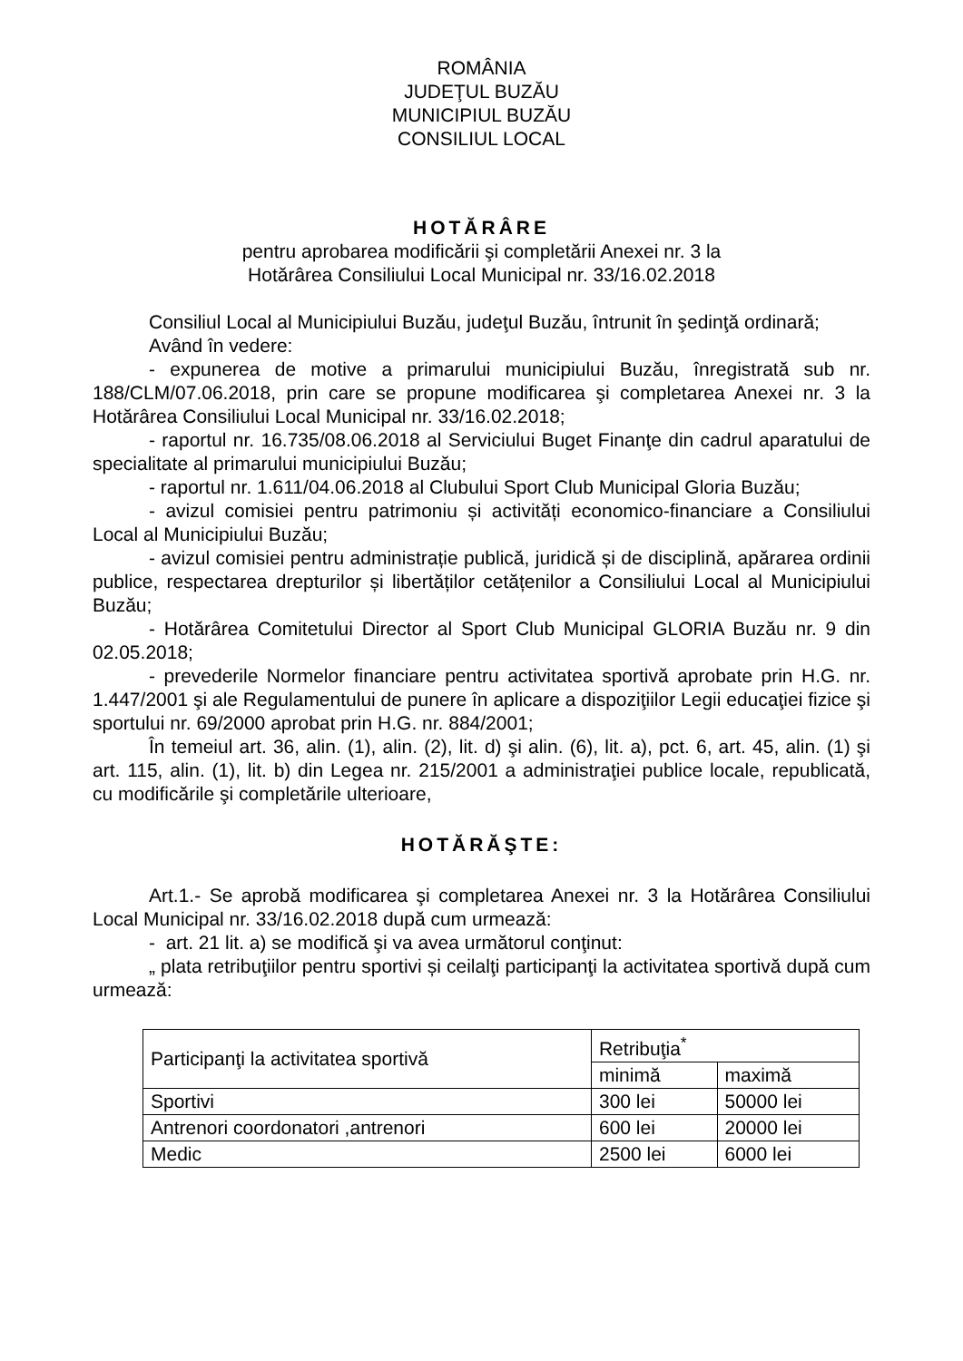ROMÂNIA
JUDEŢUL BUZĂU
MUNICIPIUL BUZĂU
CONSILIUL LOCAL
HOTĂRÂRE
pentru aprobarea modificării şi completării Anexei nr. 3 la
Hotărârea Consiliului Local Municipal nr. 33/16.02.2018
Consiliul Local al Municipiului Buzău, judeţul Buzău, întrunit în şedinţă ordinară;
Având în vedere:
- expunerea de motive a primarului municipiului Buzău, înregistrată sub nr. 188/CLM/07.06.2018, prin care se propune modificarea şi completarea Anexei nr. 3 la Hotărârea Consiliului Local Municipal nr. 33/16.02.2018;
- raportul nr. 16.735/08.06.2018 al Serviciului Buget Finanţe din cadrul aparatului de specialitate al primarului municipiului Buzău;
- raportul nr. 1.611/04.06.2018 al Clubului Sport Club Municipal Gloria Buzău;
- avizul comisiei pentru patrimoniu și activități economico-financiare a Consiliului Local al Municipiului Buzău;
- avizul comisiei pentru administrație publică, juridică și de disciplină, apărarea ordinii publice, respectarea drepturilor și libertăților cetățenilor a Consiliului Local al Municipiului Buzău;
- Hotărârea Comitetului Director al Sport Club Municipal GLORIA Buzău nr. 9 din 02.05.2018;
- prevederile Normelor financiare pentru activitatea sportivă aprobate prin H.G. nr. 1.447/2001 şi ale Regulamentului de punere în aplicare a dispoziţiilor Legii educaţiei fizice şi sportului nr. 69/2000 aprobat prin H.G. nr. 884/2001;
În temeiul art. 36, alin. (1), alin. (2), lit. d) şi alin. (6), lit. a), pct. 6, art. 45, alin. (1) şi art. 115, alin. (1), lit. b) din Legea nr. 215/2001 a administraţiei publice locale, republicată, cu modificările şi completările ulterioare,
HOTĂRĂŞTE:
Art.1.- Se aprobă modificarea şi completarea Anexei nr. 3 la Hotărârea Consiliului Local Municipal nr. 33/16.02.2018 după cum urmează:
- art. 21 lit. a) se modifică şi va avea următorul conţinut:
„ plata retribuţiilor pentru sportivi și ceilalţi participanţi la activitatea sportivă după cum urmează:
| Participanţi la activitatea sportivă | Retribuţia<sup>*</sup> | |
| | minimă | maximă |
| Sportivi | 300 lei | 50000 lei |
| Antrenori coordonatori ,antrenori | 600 lei | 20000 lei |
| Medic | 2500 lei | 6000 lei |